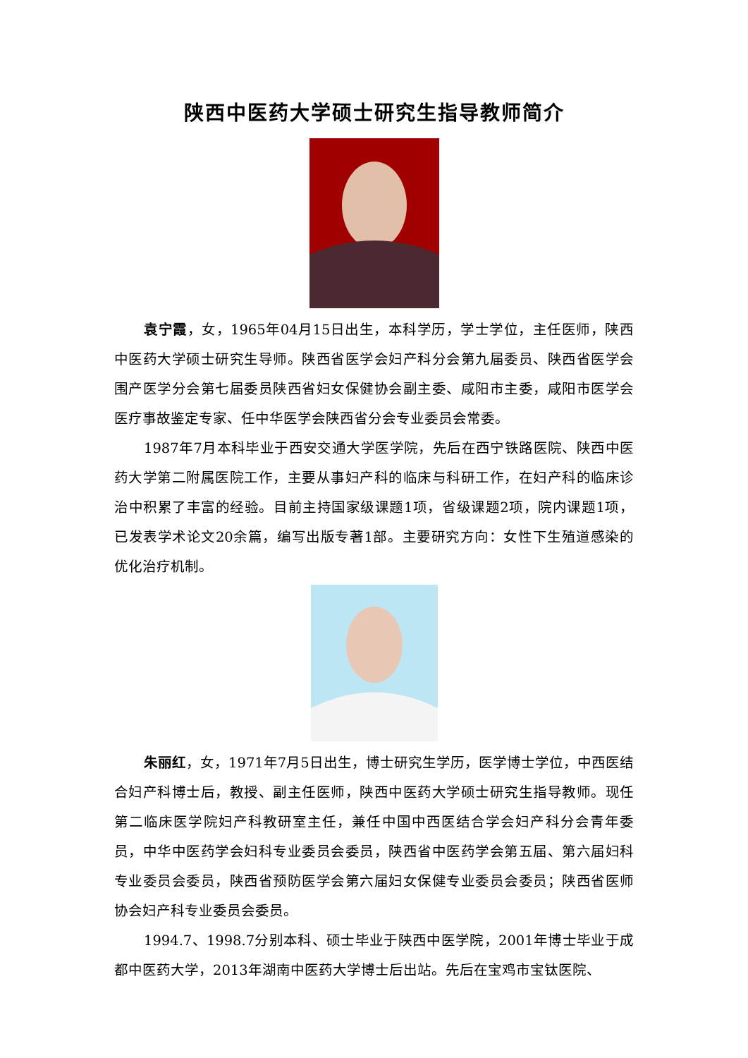陕西中医药大学硕士研究生指导教师简介
袁宁霞，女，1965年04月15日出生，本科学历，学士学位，主任医师，陕西中医药大学硕士研究生导师。陕西省医学会妇产科分会第九届委员、陕西省医学会围产医学分会第七届委员陕西省妇女保健协会副主委、咸阳市主委，咸阳市医学会医疗事故鉴定专家、任中华医学会陕西省分会专业委员会常委。
1987年7月本科毕业于西安交通大学医学院，先后在西宁铁路医院、陕西中医药大学第二附属医院工作，主要从事妇产科的临床与科研工作，在妇产科的临床诊治中积累了丰富的经验。目前主持国家级课题1项，省级课题2项，院内课题1项，已发表学术论文20余篇，编写出版专著1部。主要研究方向：女性下生殖道感染的优化治疗机制。
朱丽红，女，1971年7月5日出生，博士研究生学历，医学博士学位，中西医结合妇产科博士后，教授、副主任医师，陕西中医药大学硕士研究生指导教师。现任第二临床医学院妇产科教研室主任，兼任中国中西医结合学会妇产科分会青年委员，中华中医药学会妇科专业委员会委员，陕西省中医药学会第五届、第六届妇科专业委员会委员，陕西省预防医学会第六届妇女保健专业委员会委员；陕西省医师协会妇产科专业委员会委员。
1994.7、1998.7分别本科、硕士毕业于陕西中医学院，2001年博士毕业于成都中医药大学，2013年湖南中医药大学博士后出站。先后在宝鸡市宝钛医院、